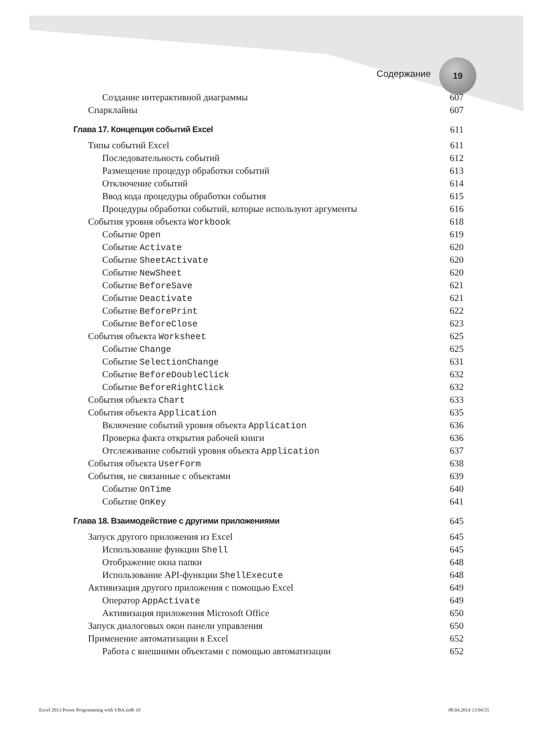Содержание
19
Создание интерактивной диаграммы 607
Спарклайны 607
Глава 17. Концепция событий Excel 611
Типы событий Excel 611
Последовательность событий 612
Размещение процедур обработки событий 613
Отключение событий 614
Ввод кода процедуры обработки события 615
Процедуры обработки событий, которые используют аргументы 616
События уровня объекта Workbook 618
Событие Open 619
Событие Activate 620
Событие SheetActivate 620
Событие NewSheet 620
Событие BeforeSave 621
Событие Deactivate 621
Событие BeforePrint 622
Событие BeforeClose 623
События объекта Worksheet 625
Событие Change 625
Событие SelectionChange 631
Событие BeforeDoubleClick 632
Событие BeforeRightClick 632
События объекта Chart 633
События объекта Application 635
Включение событий уровня объекта Application 636
Проверка факта открытия рабочей книги 636
Отслеживание событий уровня объекта Application 637
События объекта UserForm 638
События, не связанные с объектами 639
Событие OnTime 640
Событие OnKey 641
Глава 18. Взаимодействие с другими приложениями 645
Запуск другого приложения из Excel 645
Использование функции Shell 645
Отображение окна папки 648
Использование API-функции ShellExecute 648
Активизация другого приложения с помощью Excel 649
Оператор AppActivate 649
Активизация приложения Microsoft Office 650
Запуск диалоговых окон панели управления 650
Применение автоматизации в Excel 652
Работа с внешними объектами с помощью автоматизации 652
Excel 2013 Power Programming with VBA.indb 19 08.04.2014 13:04:55